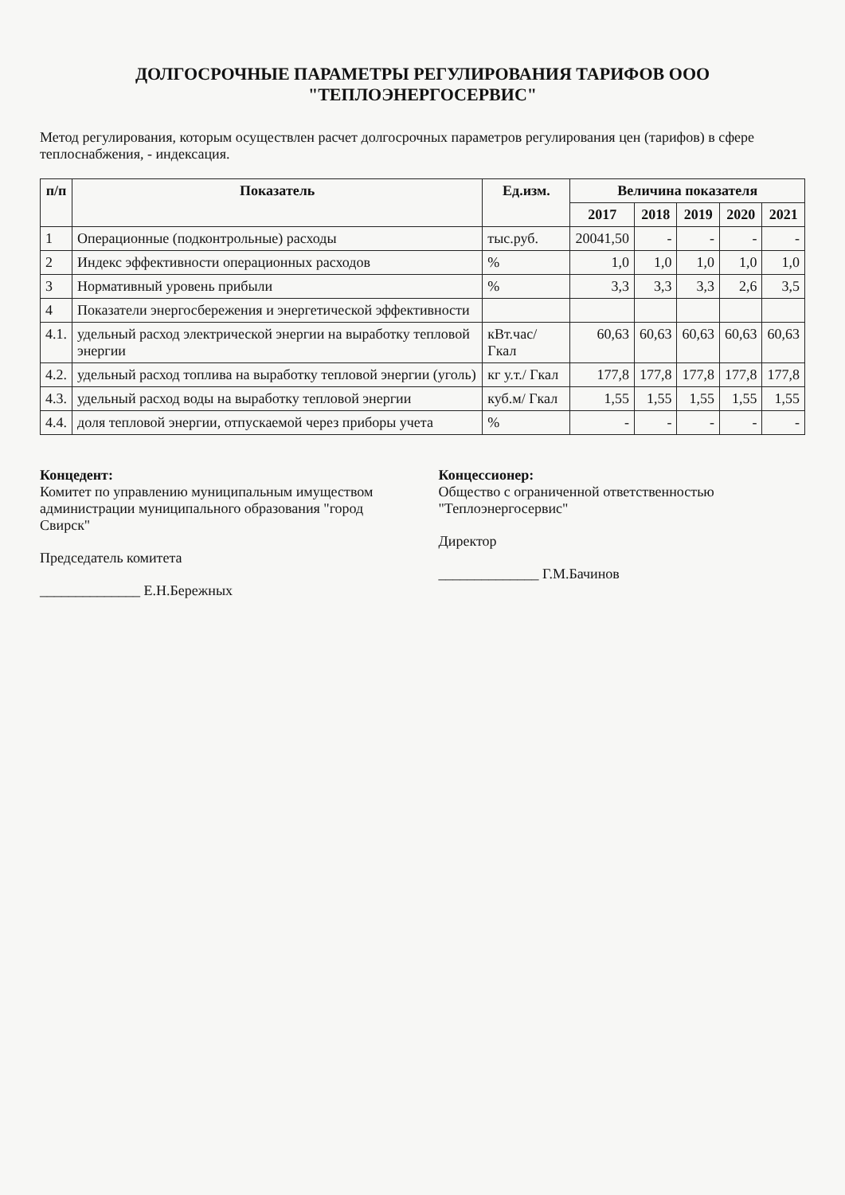ДОЛГОСРОЧНЫЕ ПАРАМЕТРЫ РЕГУЛИРОВАНИЯ ТАРИФОВ ООО "ТЕПЛОЭНЕРГОСЕРВИС"
Метод регулирования, которым осуществлен расчет долгосрочных параметров регулирования цен (тарифов) в сфере теплоснабжения, - индексация.
| п/п | Показатель | Ед.изм. | Величина показателя | | | | |
| --- | --- | --- | --- | --- | --- | --- | --- |
| | | | 2017 | 2018 | 2019 | 2020 | 2021 |
| 1 | Операционные (подконтрольные) расходы | тыс.руб. | 20041,50 | - | - | - | - |
| 2 | Индекс эффективности операционных расходов | % | 1,0 | 1,0 | 1,0 | 1,0 | 1,0 |
| 3 | Нормативный уровень прибыли | % | 3,3 | 3,3 | 3,3 | 2,6 | 3,5 |
| 4 | Показатели энергосбережения и энергетической эффективности | | | | | | |
| 4.1. | удельный расход электрической энергии на выработку тепловой энергии | кВт.час/ Гкал | 60,63 | 60,63 | 60,63 | 60,63 | 60,63 |
| 4.2. | удельный расход топлива на выработку тепловой энергии (уголь) | кг у.т./ Гкал | 177,8 | 177,8 | 177,8 | 177,8 | 177,8 |
| 4.3. | удельный расход воды на выработку тепловой энергии | куб.м/ Гкал | 1,55 | 1,55 | 1,55 | 1,55 | 1,55 |
| 4.4. | доля тепловой энергии, отпускаемой через приборы учета | % | - | - | - | - | - |
Концедент:
Комитет по управлению муниципальным имуществом администрации муниципального образования "город Свирск"
Председатель комитета
______________ Е.Н.Бережных
Концессионер:
Общество с ограниченной ответственностью "Теплоэнергосервис"
Директор
______________ Г.М.Бачинов